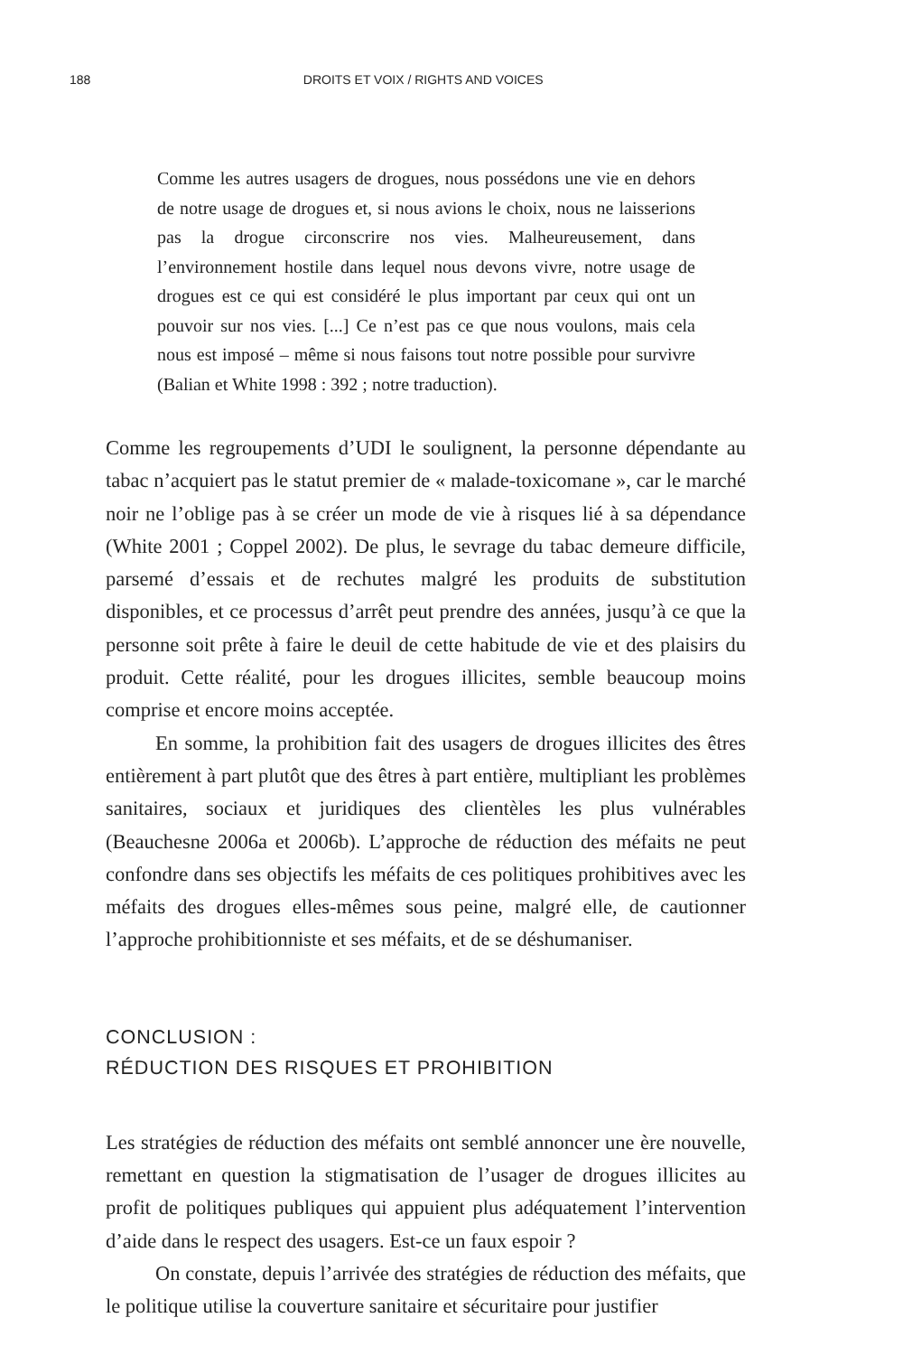188
DROITS ET VOIX / RIGHTS AND VOICES
Comme les autres usagers de drogues, nous possédons une vie en dehors de notre usage de drogues et, si nous avions le choix, nous ne laisserions pas la drogue circonscrire nos vies. Malheureusement, dans l’environnement hostile dans lequel nous devons vivre, notre usage de drogues est ce qui est considéré le plus important par ceux qui ont un pouvoir sur nos vies. [...] Ce n’est pas ce que nous voulons, mais cela nous est imposé – même si nous faisons tout notre possible pour survivre (Balian et White 1998 : 392 ; notre traduction).
Comme les regroupements d’UDI le soulignent, la personne dépendante au tabac n’acquiert pas le statut premier de « malade-toxicomane », car le marché noir ne l’oblige pas à se créer un mode de vie à risques lié à sa dépendance (White 2001 ; Coppel 2002). De plus, le sevrage du tabac demeure difficile, parsemé d’essais et de rechutes malgré les produits de substitution disponibles, et ce processus d’arrêt peut prendre des années, jusqu’à ce que la personne soit prête à faire le deuil de cette habitude de vie et des plaisirs du produit. Cette réalité, pour les drogues illicites, semble beaucoup moins comprise et encore moins acceptée.
En somme, la prohibition fait des usagers de drogues illicites des êtres entièrement à part plutôt que des êtres à part entière, multipliant les problèmes sanitaires, sociaux et juridiques des clientèles les plus vulnérables (Beauchesne 2006a et 2006b). L’approche de réduction des méfaits ne peut confondre dans ses objectifs les méfaits de ces politiques prohibitives avec les méfaits des drogues elles-mêmes sous peine, malgré elle, de cautionner l’approche prohibitionniste et ses méfaits, et de se déshumaniser.
CONCLUSION :
RÉDUCTION DES RISQUES ET PROHIBITION
Les stratégies de réduction des méfaits ont semblé annoncer une ère nouvelle, remettant en question la stigmatisation de l’usager de drogues illicites au profit de politiques publiques qui appuient plus adéquatement l’intervention d’aide dans le respect des usagers. Est-ce un faux espoir ?
On constate, depuis l’arrivée des stratégies de réduction des méfaits, que le politique utilise la couverture sanitaire et sécuritaire pour justifier